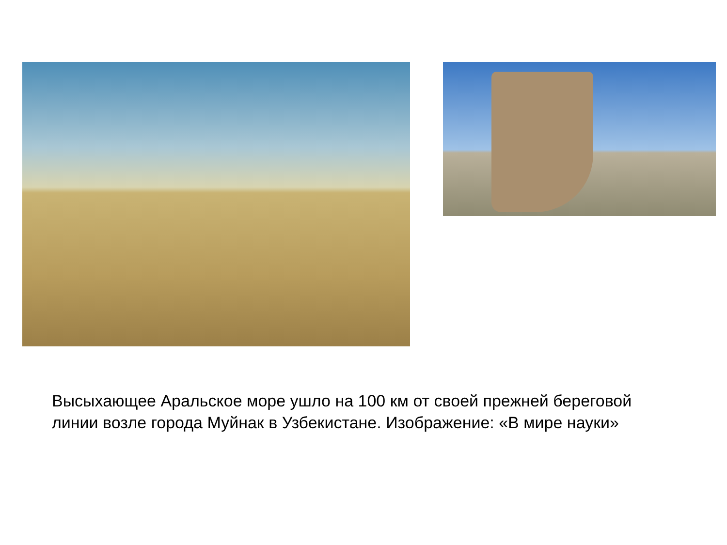Высыхающее Аральское море ушло на 100 км от своей прежней береговой линии возле города Муйнак в Узбекистане. Изображение: «В мире науки»